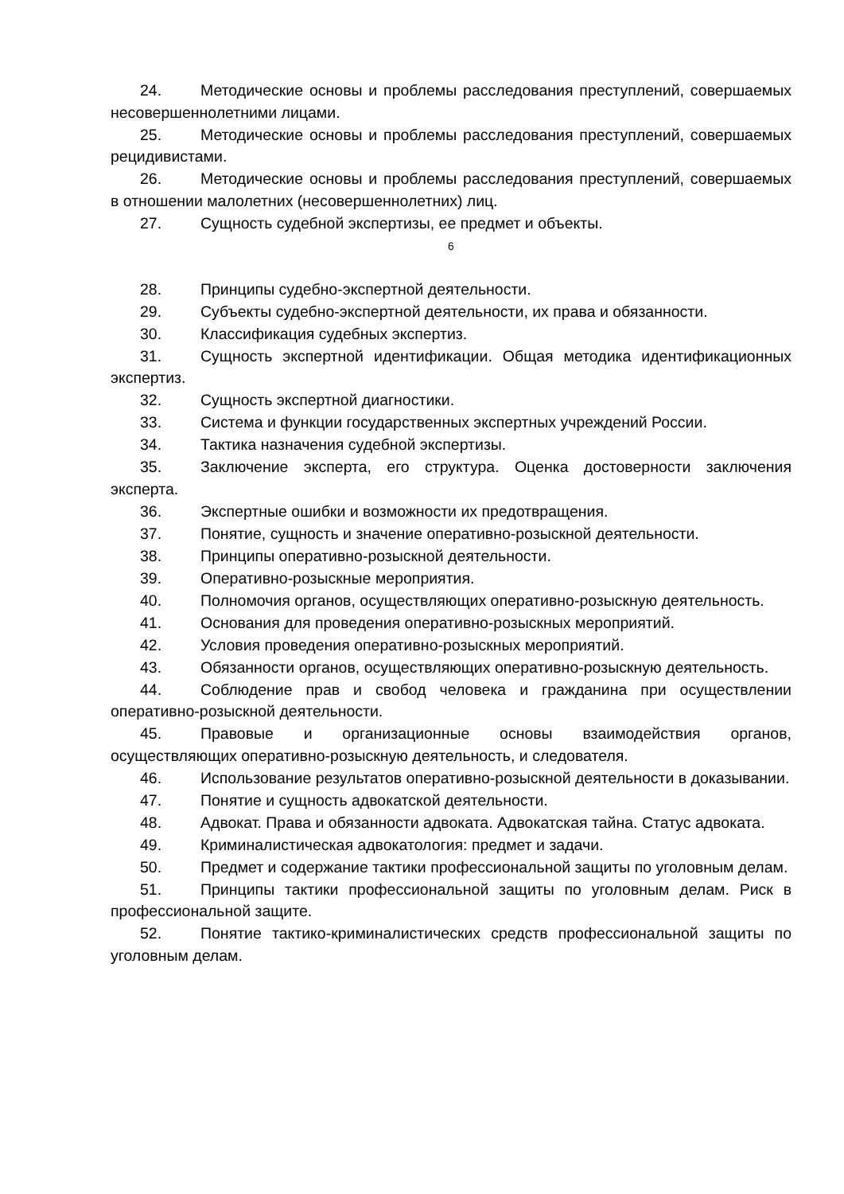24. Методические основы и проблемы расследования преступлений, совершаемых несовершеннолетними лицами.
25. Методические основы и проблемы расследования преступлений, совершаемых рецидивистами.
26. Методические основы и проблемы расследования преступлений, совершаемых в отношении малолетних (несовершеннолетних) лиц.
27. Сущность судебной экспертизы, ее предмет и объекты.
6
28. Принципы судебно-экспертной деятельности.
29. Субъекты судебно-экспертной деятельности, их права и обязанности.
30. Классификация судебных экспертиз.
31. Сущность экспертной идентификации. Общая методика идентификационных экспертиз.
32. Сущность экспертной диагностики.
33. Система и функции государственных экспертных учреждений России.
34. Тактика назначения судебной экспертизы.
35. Заключение эксперта, его структура. Оценка достоверности заключения эксперта.
36. Экспертные ошибки и возможности их предотвращения.
37. Понятие, сущность и значение оперативно-розыскной деятельности.
38. Принципы оперативно-розыскной деятельности.
39. Оперативно-розыскные мероприятия.
40. Полномочия органов, осуществляющих оперативно-розыскную деятельность.
41. Основания для проведения оперативно-розыскных мероприятий.
42. Условия проведения оперативно-розыскных мероприятий.
43. Обязанности органов, осуществляющих оперативно-розыскную деятельность.
44. Соблюдение прав и свобод человека и гражданина при осуществлении оперативно-розыскной деятельности.
45. Правовые и организационные основы взаимодействия органов, осуществляющих оперативно-розыскную деятельность, и следователя.
46. Использование результатов оперативно-розыскной деятельности в доказывании.
47. Понятие и сущность адвокатской деятельности.
48. Адвокат. Права и обязанности адвоката. Адвокатская тайна. Статус адвоката.
49. Криминалистическая адвокатология: предмет и задачи.
50. Предмет и содержание тактики профессиональной защиты по уголовным делам.
51. Принципы тактики профессиональной защиты по уголовным делам. Риск в профессиональной защите.
52. Понятие тактико-криминалистических средств профессиональной защиты по уголовным делам.